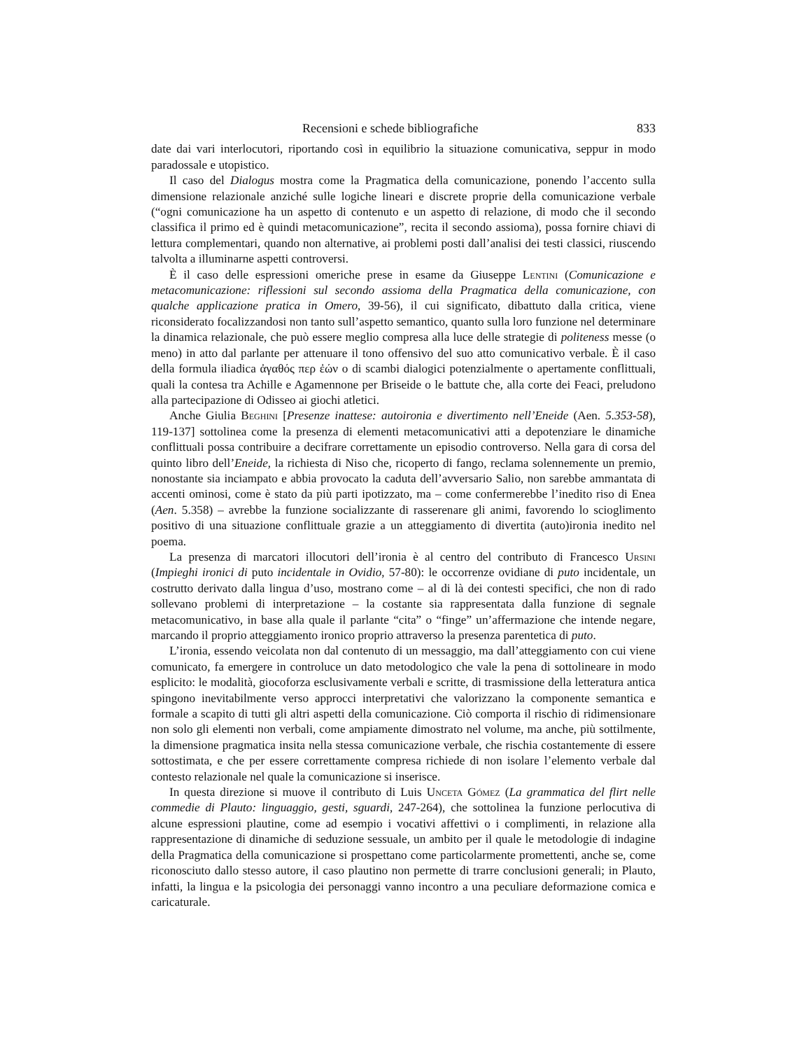Recensioni e schede bibliografiche 833
date dai vari interlocutori, riportando così in equilibrio la situazione comunicativa, seppur in modo paradossale e utopistico.
Il caso del Dialogus mostra come la Pragmatica della comunicazione, ponendo l’accento sulla dimensione relazionale anziché sulle logiche lineari e discrete proprie della comunicazione verbale (“ogni comunicazione ha un aspetto di contenuto e un aspetto di relazione, di modo che il secondo classifica il primo ed è quindi metacomunicazione”, recita il secondo assioma), possa fornire chiavi di lettura complementari, quando non alternative, ai problemi posti dall’analisi dei testi classici, riuscendo talvolta a illuminarne aspetti controversi.
È il caso delle espressioni omeriche prese in esame da Giuseppe Lentini (Comunicazione e metacomunicazione: riflessioni sul secondo assioma della Pragmatica della comunicazione, con qualche applicazione pratica in Omero, 39-56), il cui significato, dibattuto dalla critica, viene riconsiderato focalizzandosi non tanto sull’aspetto semantico, quanto sulla loro funzione nel determinare la dinamica relazionale, che può essere meglio compresa alla luce delle strategie di politeness messe (o meno) in atto dal parlante per attenuare il tono offensivo del suo atto comunicativo verbale. È il caso della formula iliadica ἀγαθός περ ἐών o di scambi dialogici potenzialmente o apertamente conflittuali, quali la contesa tra Achille e Agamennone per Briseide o le battute che, alla corte dei Feaci, preludono alla partecipazione di Odisseo ai giochi atletici.
Anche Giulia Beghini [Presenze inattese: autoironia e divertimento nell’Eneide (Aen. 5.353-58), 119-137] sottolinea come la presenza di elementi metacomunicativi atti a depotenziare le dinamiche conflittuali possa contribuire a decifrare correttamente un episodio controverso. Nella gara di corsa del quinto libro dell’Eneide, la richiesta di Niso che, ricoperto di fango, reclama solennemente un premio, nonostante sia inciampato e abbia provocato la caduta dell’avversario Salio, non sarebbe ammantata di accenti ominosi, come è stato da più parti ipotizzato, ma – come confermerebbe l’inedito riso di Enea (Aen. 5.358) – avrebbe la funzione socializzante di rasserenare gli animi, favorendo lo scioglimento positivo di una situazione conflittuale grazie a un atteggiamento di divertita (auto)ironia inedito nel poema.
La presenza di marcatori illocutori dell’ironia è al centro del contributo di Francesco Ursini (Impieghi ironici di puto incidentale in Ovidio, 57-80): le occorrenze ovidiane di puto incidentale, un costrutto derivato dalla lingua d’uso, mostrano come – al di là dei contesti specifici, che non di rado sollevano problemi di interpretazione – la costante sia rappresentata dalla funzione di segnale metacomunicativo, in base alla quale il parlante “cita” o “finge” un’affermazione che intende negare, marcando il proprio atteggiamento ironico proprio attraverso la presenza parentetica di puto.
L’ironia, essendo veicolata non dal contenuto di un messaggio, ma dall’atteggiamento con cui viene comunicato, fa emergere in controluce un dato metodologico che vale la pena di sottolineare in modo esplicito: le modalità, giocoforza esclusivamente verbali e scritte, di trasmissione della letteratura antica spingono inevitabilmente verso approcci interpretativi che valorizzano la componente semantica e formale a scapito di tutti gli altri aspetti della comunicazione. Ciò comporta il rischio di ridimensionare non solo gli elementi non verbali, come ampiamente dimostrato nel volume, ma anche, più sottilmente, la dimensione pragmatica insita nella stessa comunicazione verbale, che rischia costantemente di essere sottostimata, e che per essere correttamente compresa richiede di non isolare l’elemento verbale dal contesto relazionale nel quale la comunicazione si inserisce.
In questa direzione si muove il contributo di Luis Unceta Gómez (La grammatica del flirt nelle commedie di Plauto: linguaggio, gesti, sguardi, 247-264), che sottolinea la funzione perlocutiva di alcune espressioni plautine, come ad esempio i vocativi affettivi o i complimenti, in relazione alla rappresentazione di dinamiche di seduzione sessuale, un ambito per il quale le metodologie di indagine della Pragmatica della comunicazione si prospettano come particolarmente promettenti, anche se, come riconosciuto dallo stesso autore, il caso plautino non permette di trarre conclusioni generali; in Plauto, infatti, la lingua e la psicologia dei personaggi vanno incontro a una peculiare deformazione comica e caricaturale.